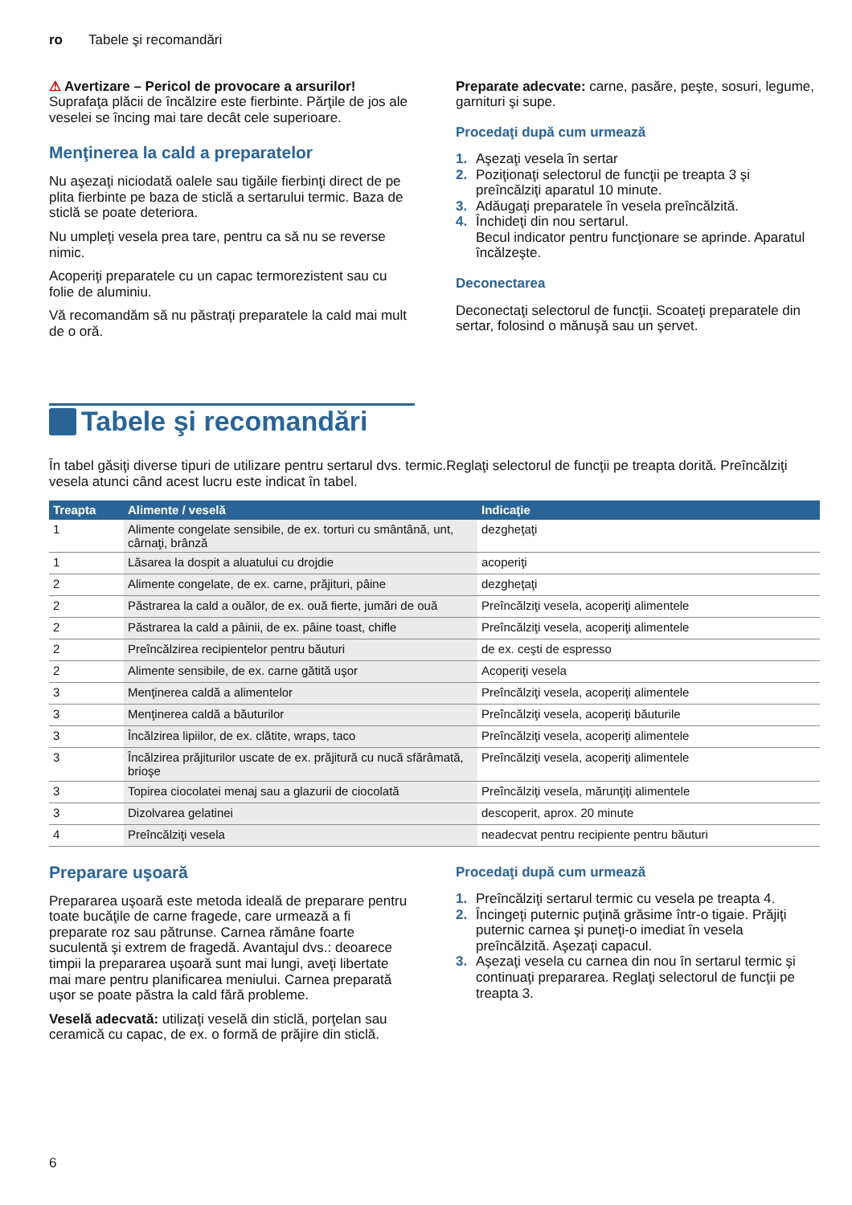ro Tabele şi recomandări
⚠ Avertizare – Pericol de provocare a arsurilor!
Suprafaţa plăcii de încălzire este fierbinte. Părţile de jos ale veselei se încing mai tare decât cele superioare.
Menţinerea la cald a preparatelor
Nu aşezaţi niciodată oalele sau tigăile fierbinţi direct de pe plita fierbinte pe baza de sticlă a sertarului termic. Baza de sticlă se poate deteriora.
Nu umpleţi vesela prea tare, pentru ca să nu se reverse nimic.
Acoperiţi preparatele cu un capac termorezistent sau cu folie de aluminiu.
Vă recomandăm să nu păstraţi preparatele la cald mai mult de o oră.
Preparate adecvate: carne, pasăre, peşte, sosuri, legume, garnituri şi supe.
Procedaţi după cum urmează
1. Aşezaţi vesela în sertar
2. Poziţionaţi selectorul de funcţii pe treapta 3 şi preîncălziţi aparatul 10 minute.
3. Adăugaţi preparatele în vesela preîncălzită.
4. Închideţi din nou sertarul.
Becul indicator pentru funcţionare se aprinde. Aparatul încălzeşte.
Deconectarea
Deconectaţi selectorul de funcţii. Scoateţi preparatele din sertar, folosind o mănuşă sau un şervet.
Tabele şi recomandări
În tabel găsiţi diverse tipuri de utilizare pentru sertarul dvs. termic.Reglaţi selectorul de funcţii pe treapta dorită. Preîncălziţi vesela atunci când acest lucru este indicat în tabel.
| Treapta | Alimente / veselă | Indicaţie |
| --- | --- | --- |
| 1 | Alimente congelate sensibile, de ex. torturi cu smântână, unt, cârnaţi, brânză | dezgheţaţi |
| 1 | Lăsarea la dospit a aluatului cu drojdie | acoperiţi |
| 2 | Alimente congelate, de ex. carne, prăjituri, pâine | dezgheţaţi |
| 2 | Păstrarea la cald a ouălor, de ex. ouă fierte, jumări de ouă | Preîncălziţi vesela, acoperiţi alimentele |
| 2 | Păstrarea la cald a pâinii, de ex. pâine toast, chifle | Preîncălziţi vesela, acoperiţi alimentele |
| 2 | Preîncălzirea recipientelor pentru băuturi | de ex. ceşti de espresso |
| 2 | Alimente sensibile, de ex. carne gătită uşor | Acoperiţi vesela |
| 3 | Menţinerea caldă a alimentelor | Preîncălziţi vesela, acoperiţi alimentele |
| 3 | Menţinerea caldă a băuturilor | Preîncălziţi vesela, acoperiţi băuturile |
| 3 | Încălzirea lipiilor, de ex. clătite, wraps, taco | Preîncălziţi vesela, acoperiţi alimentele |
| 3 | Încălzirea prăjiturilor uscate de ex. prăjitură cu nucă sfărâmată, brioşe | Preîncălziţi vesela, acoperiţi alimentele |
| 3 | Topirea ciocolatei menaj sau a glazurii de ciocolată | Preîncălziţi vesela, mărunţiţi alimentele |
| 3 | Dizolvarea gelatinei | descoperit, aprox. 20 minute |
| 4 | Preîncălziţi vesela | neadecvat pentru recipiente pentru băuturi |
Preparare uşoară
Prepararea uşoară este metoda ideală de preparare pentru toate bucăţile de carne fragede, care urmează a fi preparate roz sau pătrunse. Carnea rămâne foarte suculentă şi extrem de fragedă. Avantajul dvs.: deoarece timpii la prepararea uşoară sunt mai lungi, aveţi libertate mai mare pentru planificarea meniului. Carnea preparată uşor se poate păstra la cald fără probleme.
Veselă adecvată: utilizaţi veselă din sticlă, porţelan sau ceramică cu capac, de ex. o formă de prăjire din sticlă.
Procedaţi după cum urmează
1. Preîncălziţi sertarul termic cu vesela pe treapta 4.
2. Încingeţi puternic puţină grăsime într-o tigaie. Prăjiţi puternic carnea şi puneţi-o imediat în vesela preîncălzită. Aşezaţi capacul.
3. Aşezaţi vesela cu carnea din nou în sertarul termic şi continuaţi prepararea. Reglaţi selectorul de funcţii pe treapta 3.
6